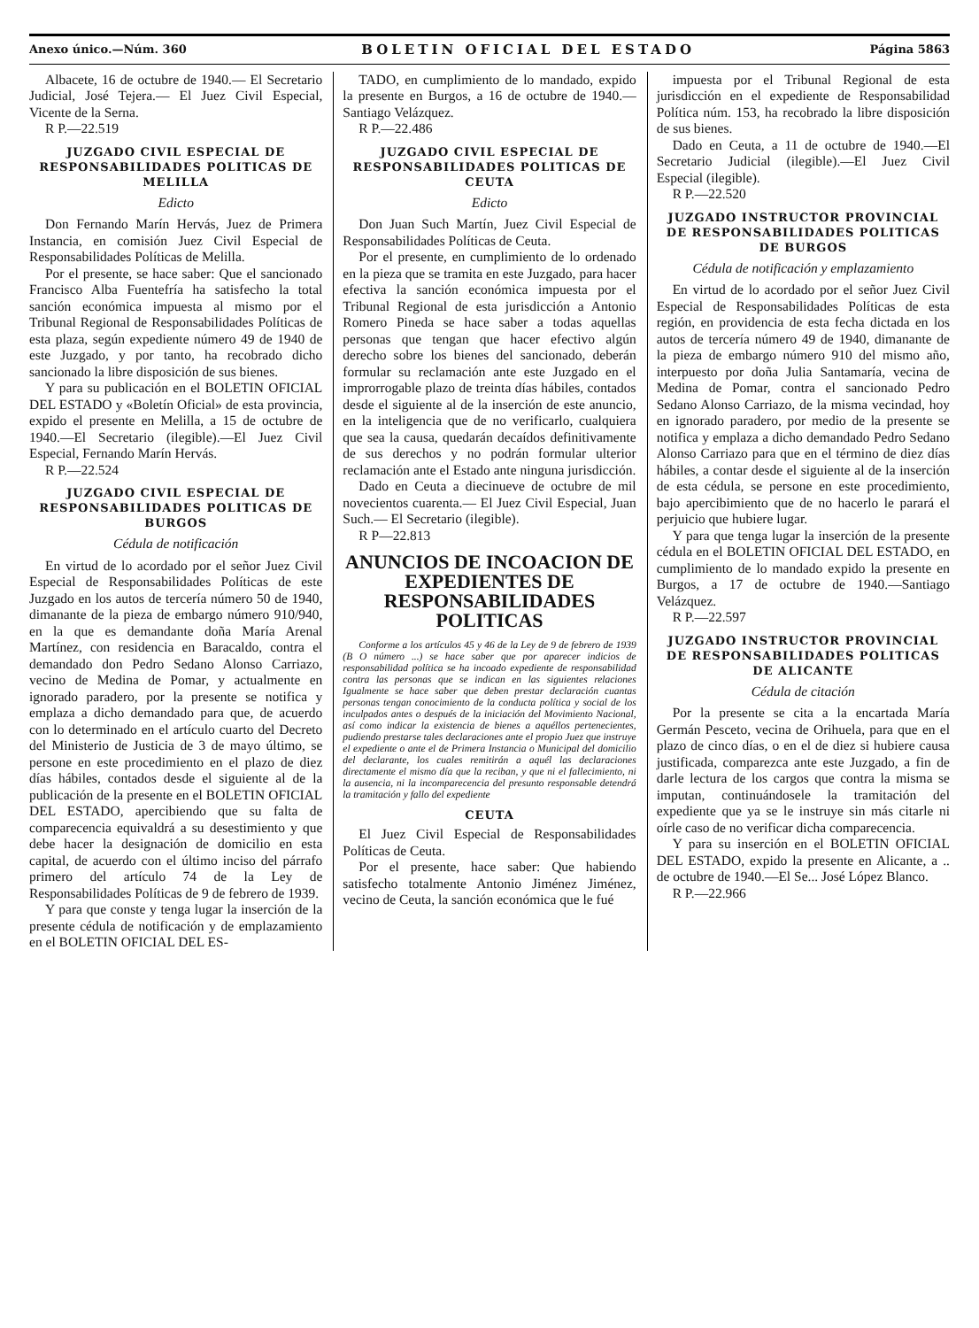Anexo único.—Núm. 360 BOLETIN OFICIAL DEL ESTADO Página 5863
Albacete, 16 de octubre de 1940.— El Secretario Judicial, José Tejera.— El Juez Civil Especial, Vicente de la Serna.
R P.—22.519
JUZGADO CIVIL ESPECIAL DE RESPONSABILIDADES POLITICAS DE MELILLA
Edicto
Don Fernando Marín Hervás, Juez de Primera Instancia, en comisión Juez Civil Especial de Responsabilidades Políticas de Melilla.
Por el presente, se hace saber: Que el sancionado Francisco Alba Fuentefría ha satisfecho la total sanción económica impuesta al mismo por el Tribunal Regional de Responsabilidades Políticas de esta plaza, según expediente número 49 de 1940 de este Juzgado, y por tanto, ha recobrado dicho sancionado la libre disposición de sus bienes.
Y para su publicación en el BOLETIN OFICIAL DEL ESTADO y «Boletín Oficial» de esta provincia, expido el presente en Melilla, a 15 de octubre de 1940.—El Secretario (ilegible).—El Juez Civil Especial, Fernando Marín Hervás.
R P.—22.524
JUZGADO CIVIL ESPECIAL DE RESPONSABILIDADES POLITICAS DE BURGOS
Cédula de notificación
En virtud de lo acordado por el señor Juez Civil Especial de Responsabilidades Políticas de este Juzgado en los autos de tercería número 50 de 1940, dimanante de la pieza de embargo número 910/940, en la que es demandante doña María Arenal Martínez, con residencia en Baracaldo, contra el demandado don Pedro Sedano Alonso Carriazo, vecino de Medina de Pomar, y actualmente en ignorado paradero, por la presente se notifica y emplaza a dicho demandado para que, de acuerdo con lo determinado en el artículo cuarto del Decreto del Ministerio de Justicia de 3 de mayo último, se persone en este procedimiento en el plazo de diez días hábiles, contados desde el siguiente al de la publicación de la presente en el BOLETIN OFICIAL DEL ESTADO, apercibiendo que su falta de comparecencia equivaldrá a su desestimiento y que debe hacer la designación de domicilio en esta capital, de acuerdo con el último inciso del párrafo primero del artículo 74 de la Ley de Responsabilidades Políticas de 9 de febrero de 1939.
Y para que conste y tenga lugar la inserción de la presente cédula de notificación y de emplazamiento en el BOLETIN OFICIAL DEL ES-
TADO, en cumplimiento de lo mandado, expido la presente en Burgos, a 16 de octubre de 1940.—Santiago Velázquez.
R P.—22.486
JUZGADO CIVIL ESPECIAL DE RESPONSABILIDADES POLITICAS DE CEUTA
Edicto
Don Juan Such Martín, Juez Civil Especial de Responsabilidades Políticas de Ceuta.
Por el presente, en cumplimiento de lo ordenado en la pieza que se tramita en este Juzgado, para hacer efectiva la sanción económica impuesta por el Tribunal Regional de esta jurisdicción a Antonio Romero Pineda se hace saber a todas aquellas personas que tengan que hacer efectivo algún derecho sobre los bienes del sancionado, deberán formular su reclamación ante este Juzgado en el improrrogable plazo de treinta días hábiles, contados desde el siguiente al de la inserción de este anuncio, en la inteligencia que de no verificarlo, cualquiera que sea la causa, quedarán decaídos definitivamente de sus derechos y no podrán formular ulterior reclamación ante el Estado ante ninguna jurisdicción.
Dado en Ceuta a diecinueve de octubre de mil novecientos cuarenta.— El Juez Civil Especial, Juan Such.— El Secretario (ilegible).
R P—22.813
ANUNCIOS DE INCOACION DE EXPEDIENTES DE RESPONSABILIDADES POLITICAS
Conforme a los artículos 45 y 46 de la Ley de 9 de febrero de 1939 (B O número ...) se hace saber que por aparecer indicios de responsabilidad política se ha incoado expediente de responsabilidad contra las personas que se indican en las siguientes relaciones Igualmente se hace saber que deben prestar declaración cuantas personas tengan conocimiento de la conducta política y social de los inculpados antes o después de la iniciación del Movimiento Nacional, así como indicar la existencia de bienes a aquéllos pertenecientes, pudiendo prestarse tales declaraciones ante el propio Juez que instruye el expediente o ante el de Primera Instancia o Municipal del domicilio del declarante, los cuales remitirán a aquél las declaraciones directamente el mismo día que la reciban, y que ni el fallecimiento, ni la ausencia, ni la incomparecencia del presunto responsable detendrá la tramitación y fallo del expediente
CEUTA
El Juez Civil Especial de Responsabilidades Políticas de Ceuta.
Por el presente, hace saber: Que habiendo satisfecho totalmente Antonio Jiménez Jiménez, vecino de Ceuta, la sanción económica que le fué
impuesta por el Tribunal Regional de esta jurisdicción en el expediente de Responsabilidad Política núm. 153, ha recobrado la libre disposición de sus bienes.
Dado en Ceuta, a 11 de octubre de 1940.—El Secretario Judicial (ilegible).—El Juez Civil Especial (ilegible).
R P.—22.520
JUZGADO INSTRUCTOR PROVINCIAL DE RESPONSABILIDADES POLITICAS DE BURGOS
Cédula de notificación y emplazamiento
En virtud de lo acordado por el señor Juez Civil Especial de Responsabilidades Políticas de esta región, en providencia de esta fecha dictada en los autos de tercería número 49 de 1940, dimanante de la pieza de embargo número 910 del mismo año, interpuesto por doña Julia Santamaría, vecina de Medina de Pomar, contra el sancionado Pedro Sedano Alonso Carriazo, de la misma vecindad, hoy en ignorado paradero, por medio de la presente se notifica y emplaza a dicho demandado Pedro Sedano Alonso Carriazo para que en el término de diez días hábiles, a contar desde el siguiente al de la inserción de esta cédula, se persone en este procedimiento, bajo apercibimiento que de no hacerlo le parará el perjuicio que hubiere lugar.
Y para que tenga lugar la inserción de la presente cédula en el BOLETIN OFICIAL DEL ESTADO, en cumplimiento de lo mandado expido la presente en Burgos, a 17 de octubre de 1940.—Santiago Velázquez.
R P.—22.597
JUZGADO INSTRUCTOR PROVINCIAL DE RESPONSABILIDADES POLITICAS DE ALICANTE
Cédula de citación
Por la presente se cita a la encartada María Germán Pesceto, vecina de Orihuela, para que en el plazo de cinco días, o en el de diez si hubiere causa justificada, comparezca ante este Juzgado, a fin de darle lectura de los cargos que contra la misma se imputan, continuándosele la tramitación del expediente que ya se le instruye sin más citarle ni oírle caso de no verificar dicha comparecencia.
Y para su inserción en el BOLETIN OFICIAL DEL ESTADO, expido la presente en Alicante, a .. de octubre de 1940.—El Se... José López Blanco.
R P.—22.966